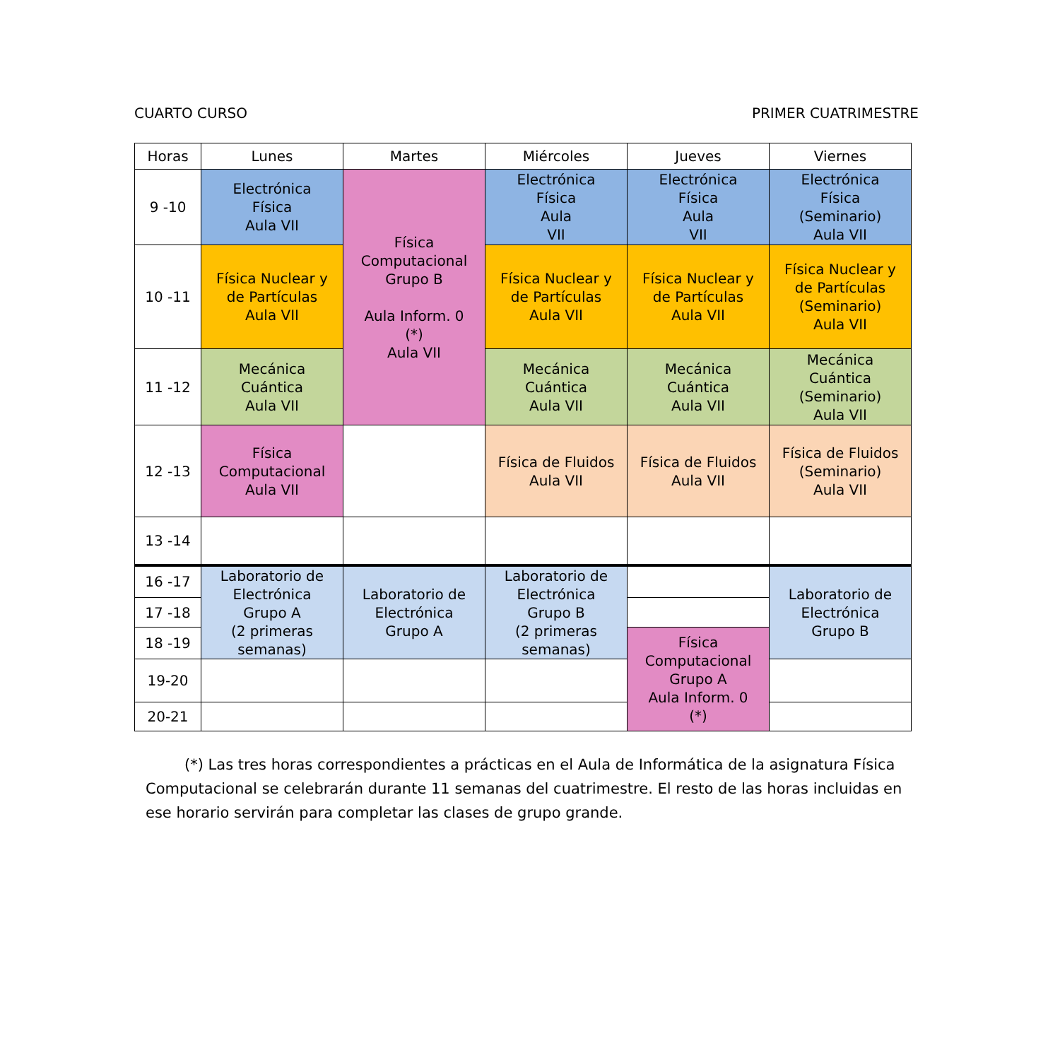CUARTO CURSO PRIMER CUATRIMESTRE
| Horas | Lunes | Martes | Miércoles | Jueves | Viernes |
| --- | --- | --- | --- | --- | --- |
| 9 -10 | Electrónica Física Aula VII | Física Computacional Grupo B Aula Inform. 0 (*) Aula VII | Electrónica Física Aula VII | Electrónica Física Aula VII | Electrónica Física (Seminario) Aula VII |
| 10 -11 | Física Nuclear y de Partículas Aula VII | | Física Nuclear y de Partículas Aula VII | Física Nuclear y de Partículas Aula VII | Física Nuclear y de Partículas (Seminario) Aula VII |
| 11 -12 | Mecánica Cuántica Aula VII | | Mecánica Cuántica Aula VII | Mecánica Cuántica Aula VII | Mecánica Cuántica (Seminario) Aula VII |
| 12 -13 | Física Computacional Aula VII | | Física de Fluidos Aula VII | Física de Fluidos Aula VII | Física de Fluidos (Seminario) Aula VII |
| 13 -14 | | | | | |
| 16 -17 | Laboratorio de Electrónica Grupo A (2 primeras semanas) | Laboratorio de Electrónica Grupo A | Laboratorio de Electrónica Grupo B (2 primeras semanas) | | Laboratorio de Electrónica Grupo B |
| 17 -18 | | | | | |
| 18 -19 | | | | Física Computacional Grupo A Aula Inform. 0 (*) | |
| 19-20 | | | | | |
| 20-21 | | | | | |
(*) Las tres horas correspondientes a prácticas en el Aula de Informática de la asignatura Física Computacional se celebrarán durante 11 semanas del cuatrimestre. El resto de las horas incluidas en ese horario servirán para completar las clases de grupo grande.